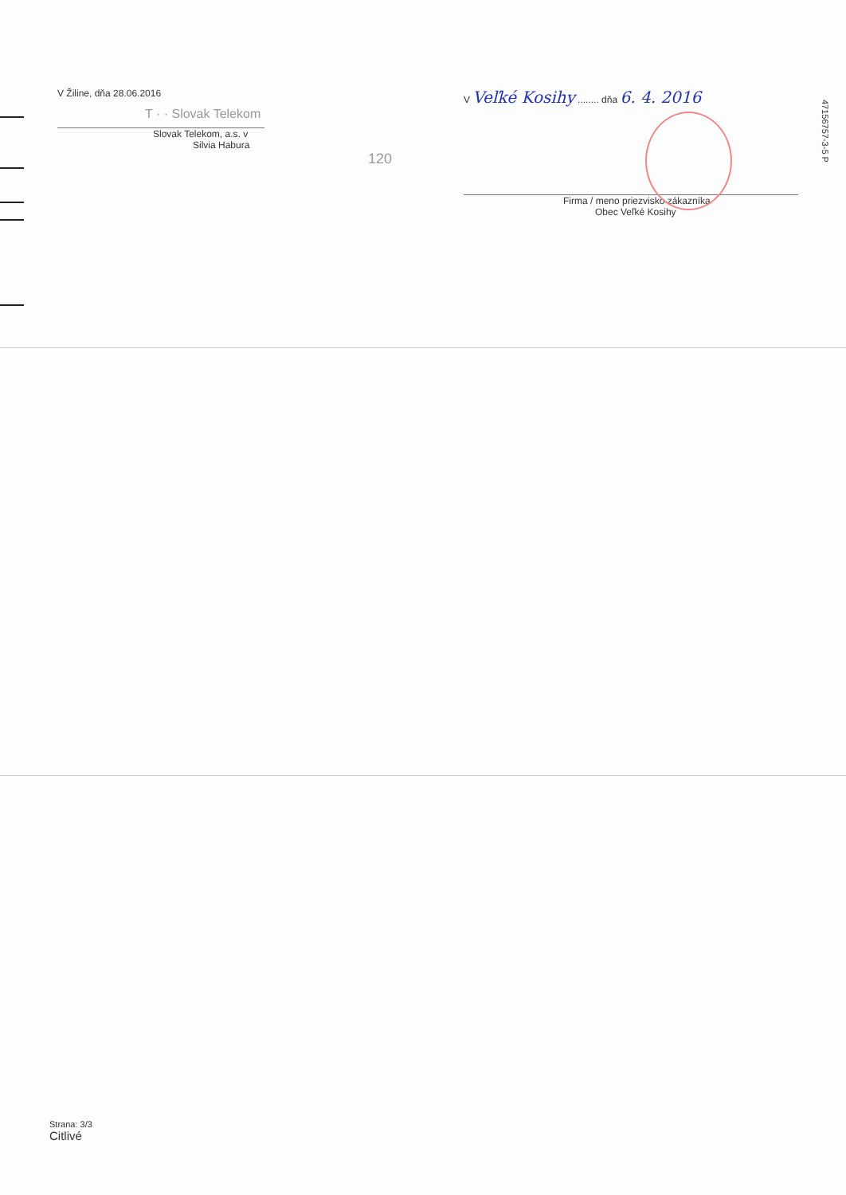V Žiline, dňa 28.06.2016
T · · Slovak Telekom
Slovak Telekom, a.s. v
Silvia Habura
120
V Veľké Kosihy ........ dňa 6. 4. 2016
Firma / meno priezvisko zákazníka
Obec Veľké Kosihy
47156757-3-5 P
Strana: 3/3
Citlivé